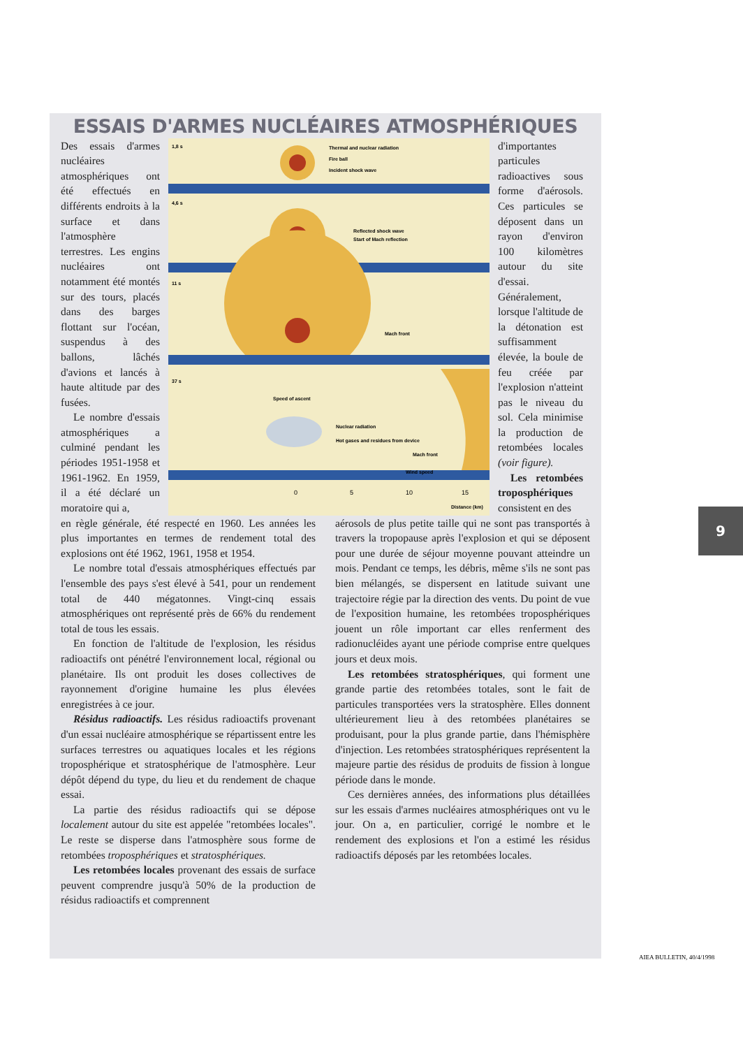ESSAIS D'ARMES NUCLÉAIRES ATMOSPHÉRIQUES
Des essais d'armes nucléaires atmosphériques ont été effectués en différents endroits à la surface et dans l'atmosphère terrestres. Les engins nucléaires ont notamment été montés sur des tours, placés dans des barges flottant sur l'océan, suspendus à des ballons, lâchés d'avions et lancés à haute altitude par des fusées.
Le nombre d'essais atmosphériques a culminé pendant les périodes 1951-1958 et 1961-1962. En 1959, il a été déclaré un moratoire qui a,
1,8 s
Thermal and nuclear radiation
Fire ball
Incident shock wave
4,6 s
Reflected shock wave
Start of Mach reflection
11 s
Mach front
37 s
Speed of ascent
Nuclear radiation
Hot gases and residues from device
Mach front
Wind speed
0
5
10
15
Distance (km)
d'importantes particules radioactives sous forme d'aérosols. Ces particules se déposent dans un rayon d'environ 100 kilomètres autour du site d'essai. Généralement, lorsque l'altitude de la détonation est suffisamment élevée, la boule de feu créée par l'explosion n'atteint pas le niveau du sol. Cela minimise la production de retombées locales (voir figure).
Les retombées troposphériques consistent en des
en règle générale, été respecté en 1960. Les années les plus importantes en termes de rendement total des explosions ont été 1962, 1961, 1958 et 1954.
Le nombre total d'essais atmosphériques effectués par l'ensemble des pays s'est élevé à 541, pour un rendement total de 440 mégatonnes. Vingt-cinq essais atmosphériques ont représenté près de 66% du rendement total de tous les essais.
En fonction de l'altitude de l'explosion, les résidus radioactifs ont pénétré l'environnement local, régional ou planétaire. Ils ont produit les doses collectives de rayonnement d'origine humaine les plus élevées enregistrées à ce jour.
Résidus radioactifs. Les résidus radioactifs provenant d'un essai nucléaire atmosphérique se répartissent entre les surfaces terrestres ou aquatiques locales et les régions troposphérique et stratosphérique de l'atmosphère. Leur dépôt dépend du type, du lieu et du rendement de chaque essai.
La partie des résidus radioactifs qui se dépose localement autour du site est appelée "retombées locales". Le reste se disperse dans l'atmosphère sous forme de retombées troposphériques et stratosphériques.
Les retombées locales provenant des essais de surface peuvent comprendre jusqu'à 50% de la production de résidus radioactifs et comprennent
aérosols de plus petite taille qui ne sont pas transportés à travers la tropopause après l'explosion et qui se déposent pour une durée de séjour moyenne pouvant atteindre un mois. Pendant ce temps, les débris, même s'ils ne sont pas bien mélangés, se dispersent en latitude suivant une trajectoire régie par la direction des vents. Du point de vue de l'exposition humaine, les retombées troposphériques jouent un rôle important car elles renferment des radionucléides ayant une période comprise entre quelques jours et deux mois.
Les retombées stratosphériques, qui forment une grande partie des retombées totales, sont le fait de particules transportées vers la stratosphère. Elles donnent ultérieurement lieu à des retombées planétaires se produisant, pour la plus grande partie, dans l'hémisphère d'injection. Les retombées stratosphériques représentent la majeure partie des résidus de produits de fission à longue période dans le monde.
Ces dernières années, des informations plus détaillées sur les essais d'armes nucléaires atmosphériques ont vu le jour. On a, en particulier, corrigé le nombre et le rendement des explosions et l'on a estimé les résidus radioactifs déposés par les retombées locales.
9
AIEA BULLETIN, 40/4/1998